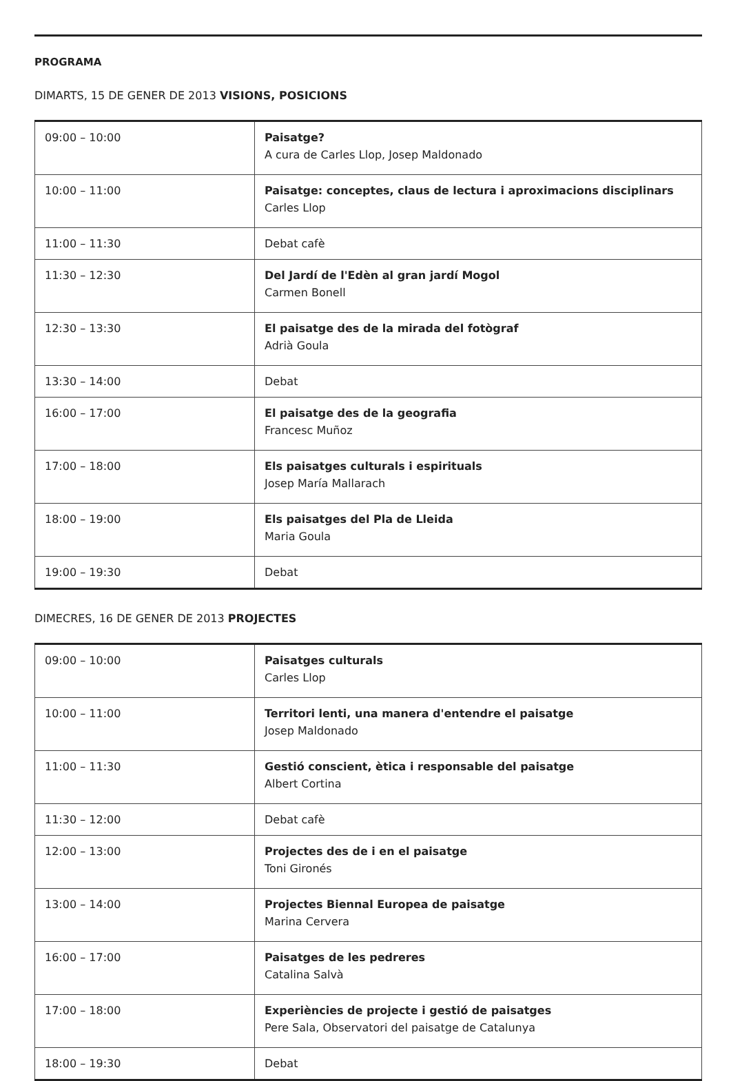PROGRAMA
DIMARTS, 15 DE GENER DE 2013 VISIONS, POSICIONS
| 09:00 – 10:00 | Paisatge? A cura de Carles Llop, Josep Maldonado |
| 10:00 – 11:00 | Paisatge: conceptes, claus de lectura i aproximacions disciplinars Carles Llop |
| 11:00 – 11:30 | Debat cafè |
| 11:30 – 12:30 | Del Jardí de l'Edèn al gran jardí Mogol Carmen Bonell |
| 12:30 – 13:30 | El paisatge des de la mirada del fotògraf Adrià Goula |
| 13:30 – 14:00 | Debat |
| 16:00 – 17:00 | El paisatge des de la geografia Francesc Muñoz |
| 17:00 – 18:00 | Els paisatges culturals i espirituals Josep María Mallarach |
| 18:00 – 19:00 | Els paisatges del Pla de Lleida Maria Goula |
| 19:00 – 19:30 | Debat |
DIMECRES, 16 DE GENER DE 2013 PROJECTES
| 09:00 – 10:00 | Paisatges culturals Carles Llop |
| 10:00 – 11:00 | Territori lenti, una manera d'entendre el paisatge Josep Maldonado |
| 11:00 – 11:30 | Gestió conscient, ètica i responsable del paisatge Albert Cortina |
| 11:30 – 12:00 | Debat cafè |
| 12:00 – 13:00 | Projectes des de i en el paisatge Toni Gironés |
| 13:00 – 14:00 | Projectes Biennal Europea de paisatge Marina Cervera |
| 16:00 – 17:00 | Paisatges de les pedreres Catalina Salvà |
| 17:00 – 18:00 | Experiències de projecte i gestió de paisatges Pere Sala, Observatori del paisatge de Catalunya |
| 18:00 – 19:30 | Debat |